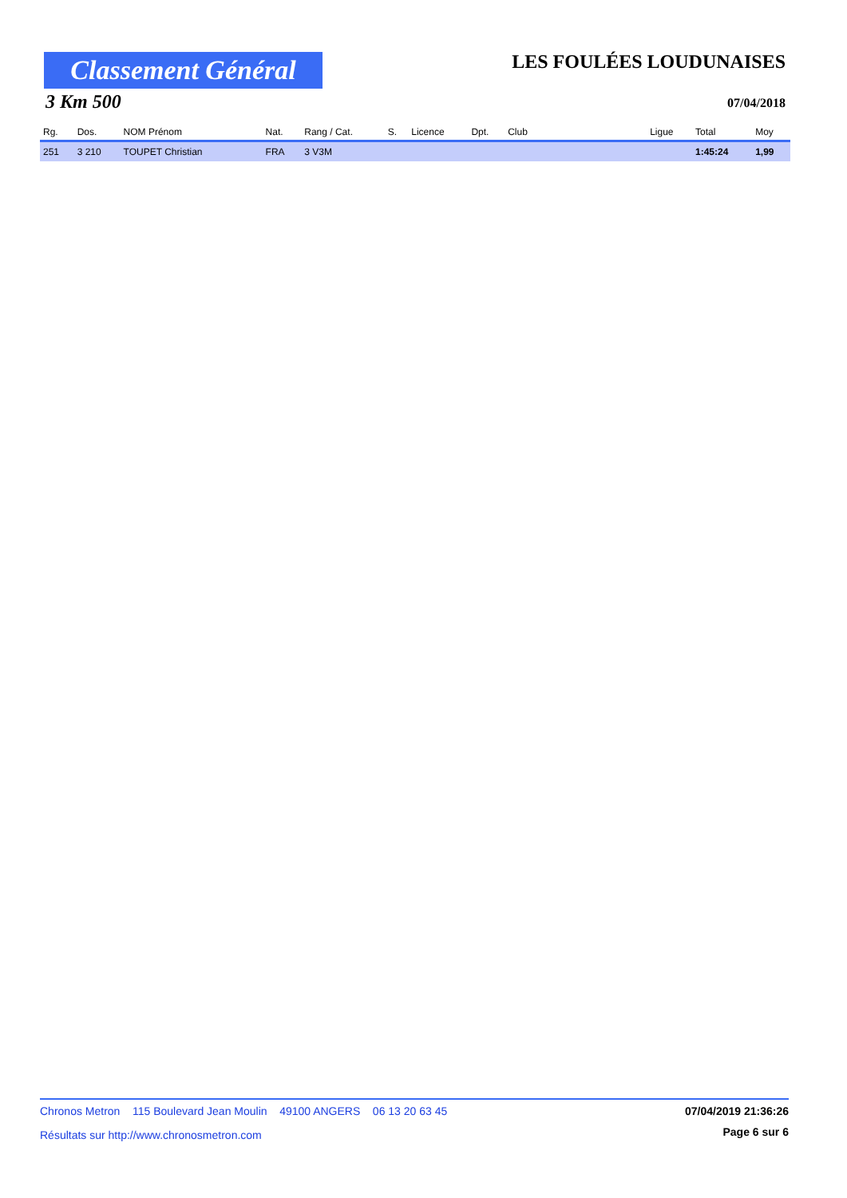Classement Général
LES FOULÉES LOUDUNAISES
3 Km 500 07/04/2018
| Rg. | Dos. | NOM Prénom | Nat. | Rang / Cat. | S. | Licence | Dpt. | Club | Ligue | Total | Moy |
| --- | --- | --- | --- | --- | --- | --- | --- | --- | --- | --- | --- |
| 251 | 3 210 | TOUPET Christian | FRA | 3 V3M | | | | | | 1:45:24 | 1,99 |
Chronos Metron 115 Boulevard Jean Moulin 49100 ANGERS 06 13 20 63 45 07/04/2019 21:36:26
Résultats sur http://www.chronosmetron.com Page 6 sur 6